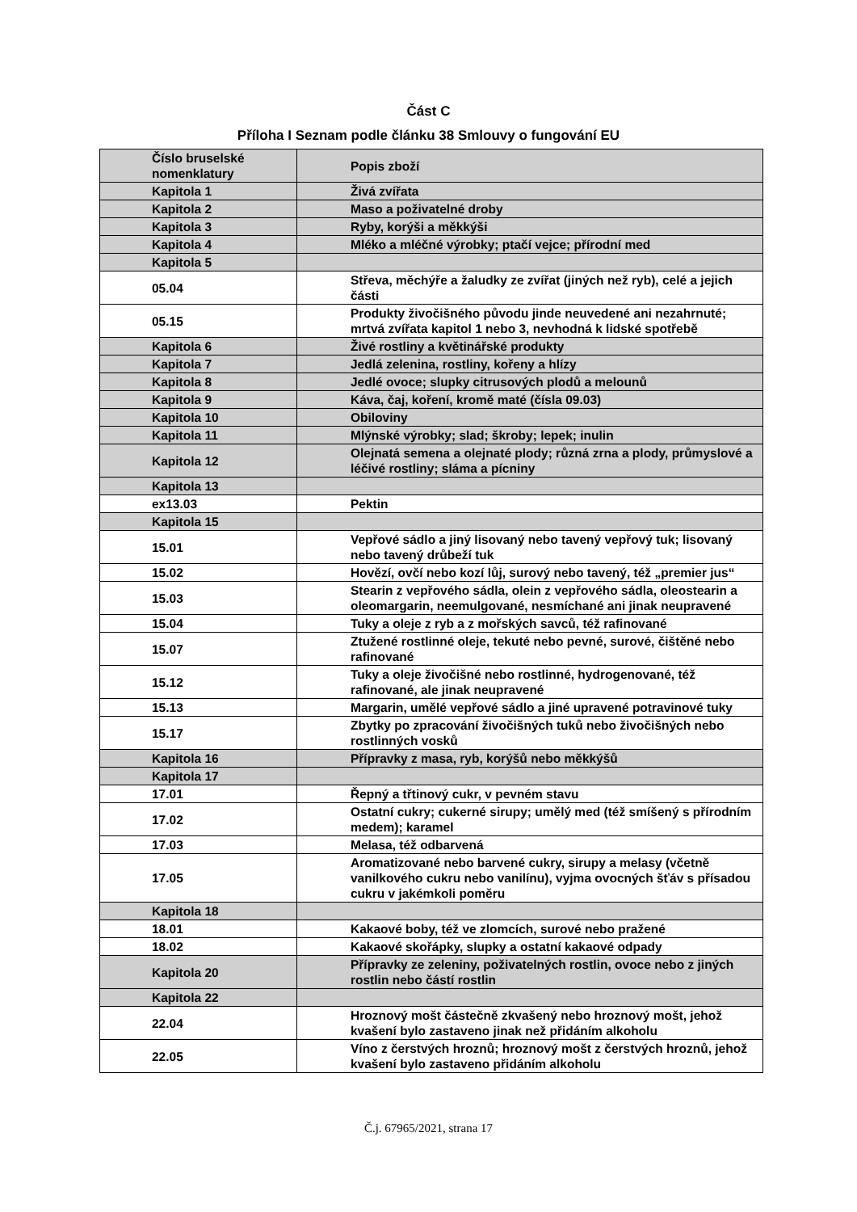Část C
Příloha I Seznam podle článku 38 Smlouvy o fungování EU
| Číslo bruselské nomenklatury | Popis zboží |
| --- | --- |
| Kapitola 1 | Živá zvířata |
| Kapitola 2 | Maso a poživatelné droby |
| Kapitola 3 | Ryby, korýši a měkkýši |
| Kapitola 4 | Mléko a mléčné výrobky; ptačí vejce; přírodní med |
| Kapitola 5 | |
| 05.04 | Střeva, měchýře a žaludky ze zvířat (jiných než ryb), celé a jejich části |
| 05.15 | Produkty živočišného původu jinde neuvedené ani nezahrnuté; mrtvá zvířata kapitol 1 nebo 3, nevhodná k lidské spotřebě |
| Kapitola 6 | Živé rostliny a květinářské produkty |
| Kapitola 7 | Jedlá zelenina, rostliny, kořeny a hlízy |
| Kapitola 8 | Jedlé ovoce; slupky citrusových plodů a melounů |
| Kapitola 9 | Káva, čaj, koření, kromě maté (čísla 09.03) |
| Kapitola 10 | Obiloviny |
| Kapitola 11 | Mlýnské výrobky; slad; škroby; lepek; inulin |
| Kapitola 12 | Olejnatá semena a olejnaté plody; různá zrna a plody, průmyslové a léčivé rostliny; sláma a pícniny |
| Kapitola 13 | |
| ex13.03 | Pektin |
| Kapitola 15 | |
| 15.01 | Vepřové sádlo a jiný lisovaný nebo tavený vepřový tuk; lisovaný nebo tavený drůbeží tuk |
| 15.02 | Hovězí, ovčí nebo kozí lůj, surový nebo tavený, též „premier jus“ |
| 15.03 | Stearin z vepřového sádla, olein z vepřového sádla, oleostearin a oleomargarin, neemulgované, nesmíchané ani jinak neupravené |
| 15.04 | Tuky a oleje z ryb a z mořských savců, též rafinované |
| 15.07 | Ztužené rostlinné oleje, tekuté nebo pevné, surové, čištěné nebo rafinované |
| 15.12 | Tuky a oleje živočišné nebo rostlinné, hydrogenované, též rafinované, ale jinak neupravené |
| 15.13 | Margarin, umělé vepřové sádlo a jiné upravené potravinové tuky |
| 15.17 | Zbytky po zpracování živočišných tuků nebo živočišných nebo rostlinných vosků |
| Kapitola 16 | Přípravky z masa, ryb, korýšů nebo měkkýšů |
| Kapitola 17 | |
| 17.01 | Řepný a třtinový cukr, v pevném stavu |
| 17.02 | Ostatní cukry; cukerné sirupy; umělý med (též smíšený s přírodním medem); karamel |
| 17.03 | Melasa, též odbarvená |
| 17.05 | Aromatizované nebo barvené cukry, sirupy a melasy (včetně vanilkového cukru nebo vanilínu), vyjma ovocných šťáv s přísadou cukru v jakémkoli poměru |
| Kapitola 18 | |
| 18.01 | Kakaové boby, též ve zlomcích, surové nebo pražené |
| 18.02 | Kakaové skořápky, slupky a ostatní kakaové odpady |
| Kapitola 20 | Přípravky ze zeleniny, poživatelných rostlin, ovoce nebo z jiných rostlin nebo částí rostlin |
| Kapitola 22 | |
| 22.04 | Hroznový mošt částečně zkvašený nebo hroznový mošt, jehož kvašení bylo zastaveno jinak než přidáním alkoholu |
| 22.05 | Víno z čerstvých hroznů; hroznový mošt z čerstvých hroznů, jehož kvašení bylo zastaveno přidáním alkoholu |
Č.j. 67965/2021, strana 17